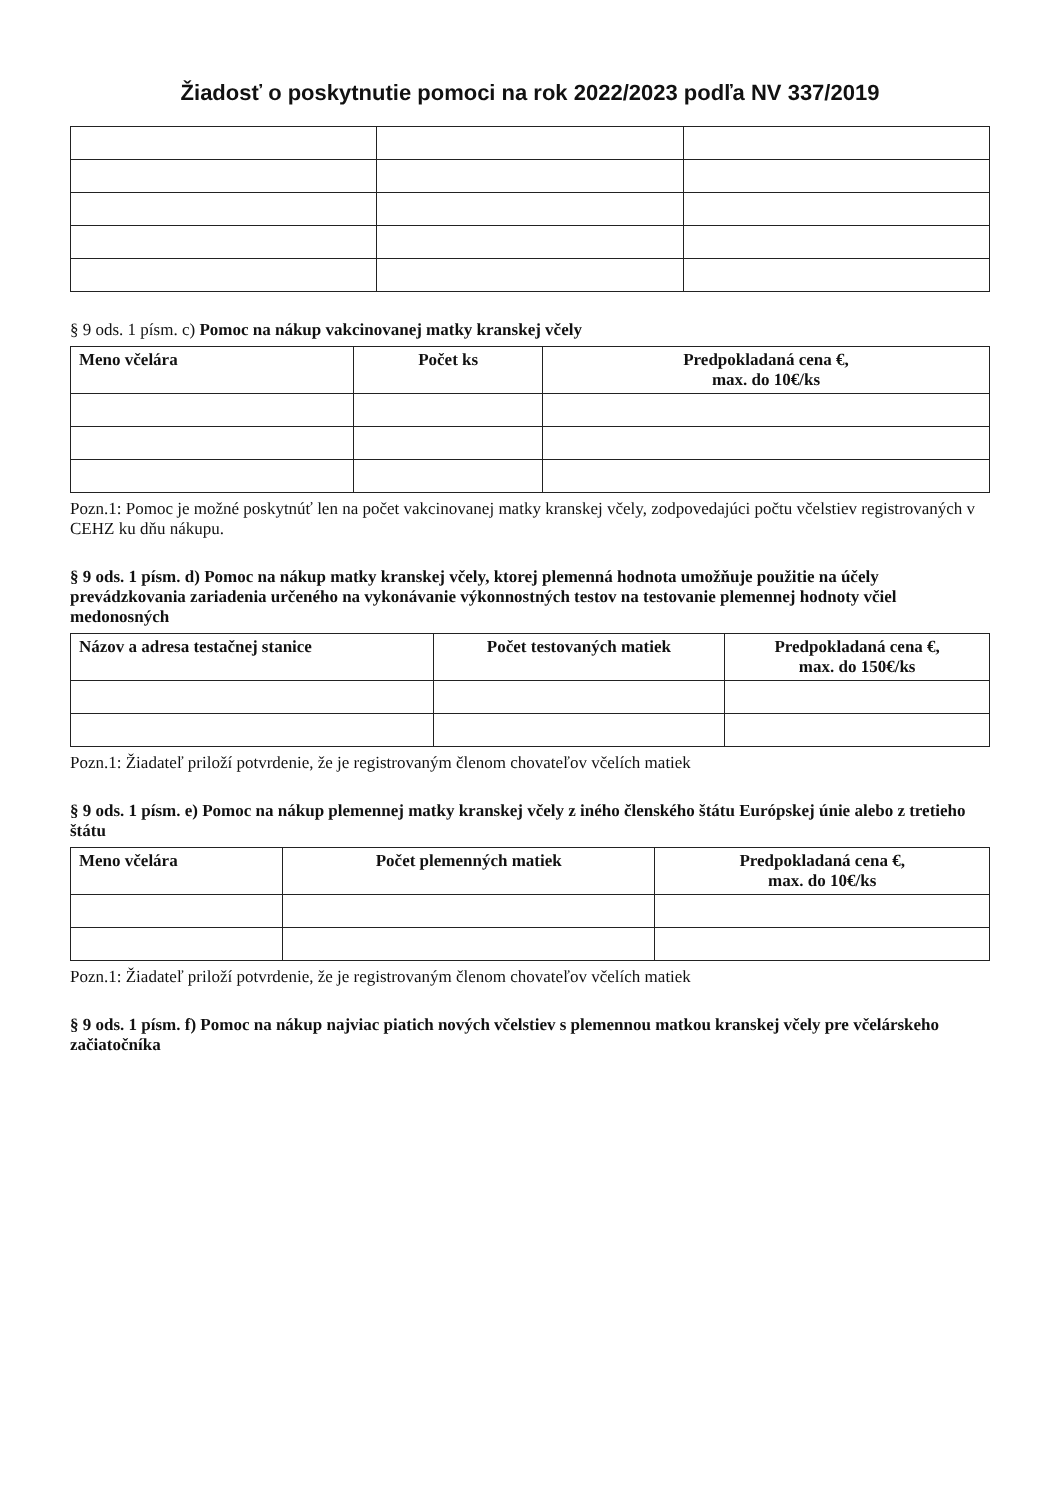Žiadosť o poskytnutie pomoci na rok 2022/2023 podľa NV 337/2019
§ 9 ods. 1 písm. c) Pomoc na nákup vakcinovanej matky kranskej včely
| Meno včelára | Počet ks | Predpokladaná cena €, max. do 10€/ks |
| --- | --- | --- |
Pozn.1: Pomoc je možné poskytnúť len na počet vakcinovanej matky kranskej včely, zodpovedajúci počtu včelstiev registrovaných v CEHZ ku dňu nákupu.
§ 9 ods. 1 písm. d) Pomoc na nákup matky kranskej včely, ktorej plemenná hodnota umožňuje použitie na účely prevádzkovania zariadenia určeného na vykonávanie výkonnostných testov na testovanie plemennej hodnoty včiel medonosných
| Názov a adresa testačnej stanice | Počet testovaných matiek | Predpokladaná cena €, max. do 150€/ks |
| --- | --- | --- |
Pozn.1: Žiadateľ priloží potvrdenie, že je registrovaným členom chovateľov včelích matiek
§ 9 ods. 1 písm. e) Pomoc na nákup plemennej matky kranskej včely z iného členského štátu Európskej únie alebo z tretieho štátu
| Meno včelára | Počet plemenných matiek | Predpokladaná cena €, max. do 10€/ks |
| --- | --- | --- |
Pozn.1: Žiadateľ priloží potvrdenie, že je registrovaným členom chovateľov včelích matiek
§ 9 ods. 1 písm. f) Pomoc na nákup najviac piatich nových včelstiev s plemennou matkou kranskej včely pre včelárskeho začiatočníka